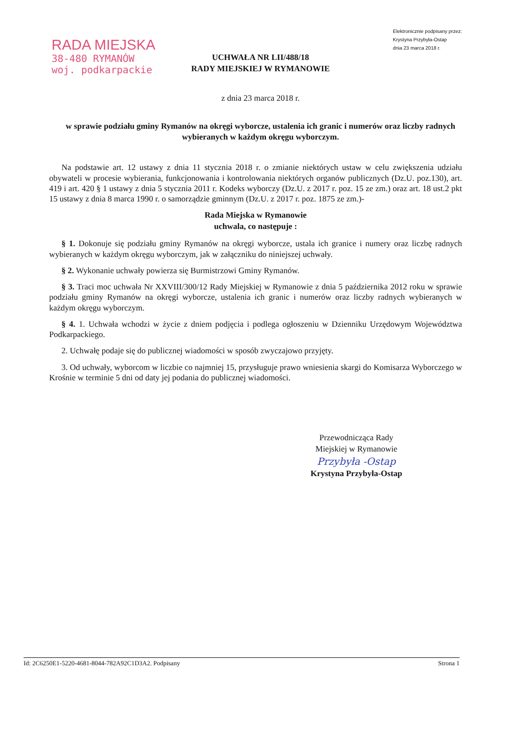RADA MIEJSKA
38-480 RYMANÓW
woj. podkarpackie
Elektronicznie podpisany przez:
Krystyna Przybyła-Ostap
dnia 23 marca 2018 r.
UCHWAŁA NR LII/488/18
RADY MIEJSKIEJ W RYMANOWIE
z dnia 23 marca 2018 r.
w sprawie podziału gminy Rymanów na okręgi wyborcze, ustalenia ich granic i numerów oraz liczby radnych wybieranych w każdym okręgu wyborczym.
Na podstawie art. 12 ustawy z dnia 11 stycznia 2018 r. o zmianie niektórych ustaw w celu zwiększenia udziału obywateli w procesie wybierania, funkcjonowania i kontrolowania niektórych organów publicznych (Dz.U. poz.130), art. 419 i art. 420 § 1 ustawy z dnia 5 stycznia 2011 r. Kodeks wyborczy (Dz.U. z 2017 r. poz. 15 ze zm.) oraz art. 18 ust.2 pkt 15 ustawy z dnia 8 marca 1990 r. o samorządzie gminnym (Dz.U. z 2017 r. poz. 1875 ze zm.)-
Rada Miejska w Rymanowie
uchwala, co następuje :
§ 1. Dokonuje się podziału gminy Rymanów na okręgi wyborcze, ustala ich granice i numery oraz liczbę radnych wybieranych w każdym okręgu wyborczym, jak w załączniku do niniejszej uchwały.
§ 2. Wykonanie uchwały powierza się Burmistrzowi Gminy Rymanów.
§ 3. Traci moc uchwała Nr XXVIII/300/12 Rady Miejskiej w Rymanowie z dnia 5 października 2012 roku w sprawie podziału gminy Rymanów na okręgi wyborcze, ustalenia ich granic i numerów oraz liczby radnych wybieranych w każdym okręgu wyborczym.
§ 4. 1. Uchwała wchodzi w życie z dniem podjęcia i podlega ogłoszeniu w Dzienniku Urzędowym Województwa Podkarpackiego.
2. Uchwałę podaje się do publicznej wiadomości w sposób zwyczajowo przyjęty.
3. Od uchwały, wyborcom w liczbie co najmniej 15, przysługuje prawo wniesienia skargi do Komisarza Wyborczego w Krośnie w terminie 5 dni od daty jej podania do publicznej wiadomości.
Przewodnicząca Rady
Miejskiej w Rymanowie
Przybyła -Ostap
Krystyna Przybyła-Ostap
Id: 2C6250E1-5220-4681-8044-782A92C1D3A2. Podpisany Strona 1